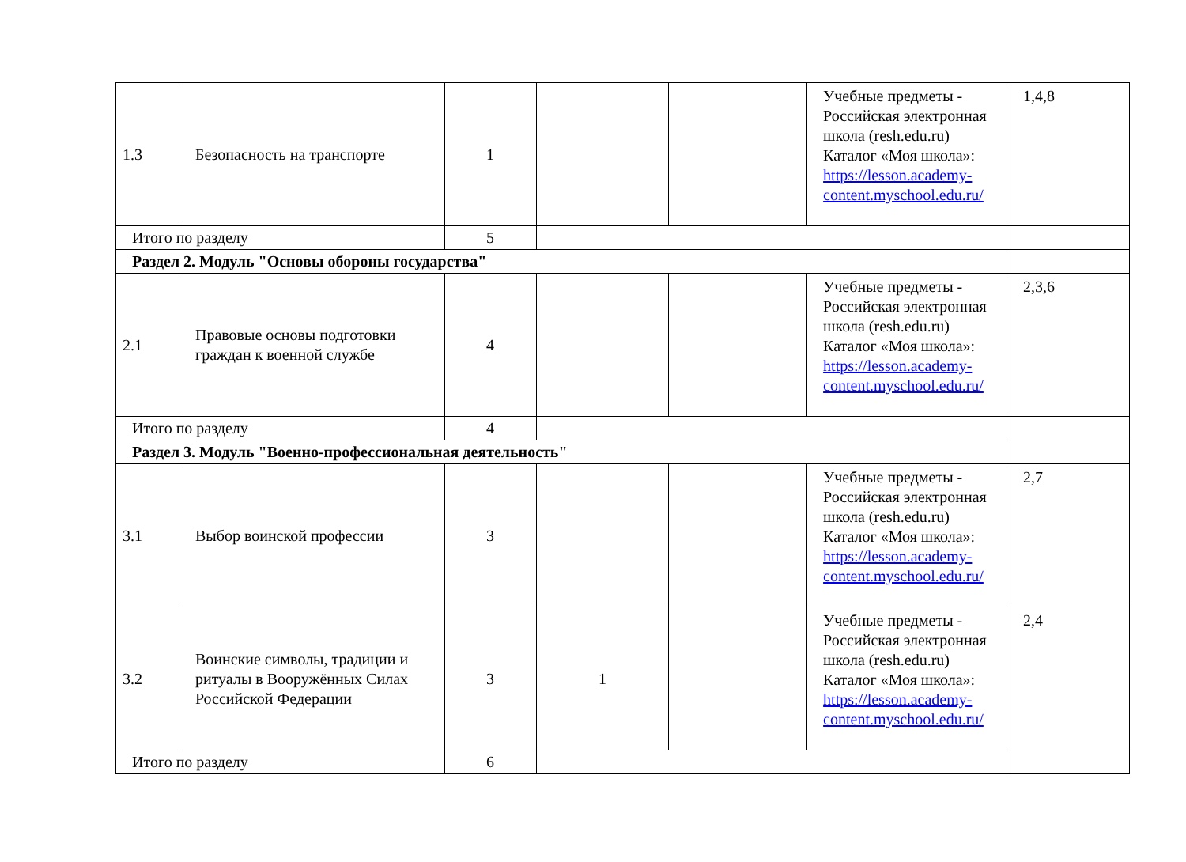| 1.3 | Безопасность на транспорте | 1 | | | Учебные предметы - Российская электронная школа (resh.edu.ru) Каталог «Моя школа»: https://lesson.academy-content.myschool.edu.ru/ | 1,4,8 |
| Итого по разделу | | 5 | | | | |
| Раздел 2. Модуль "Основы обороны государства" | | | | | | |
| 2.1 | Правовые основы подготовки граждан к военной службе | 4 | | | Учебные предметы - Российская электронная школа (resh.edu.ru) Каталог «Моя школа»: https://lesson.academy-content.myschool.edu.ru/ | 2,3,6 |
| Итого по разделу | | 4 | | | | |
| Раздел 3. Модуль "Военно-профессиональная деятельность" | | | | | | |
| 3.1 | Выбор воинской профессии | 3 | | | Учебные предметы - Российская электронная школа (resh.edu.ru) Каталог «Моя школа»: https://lesson.academy-content.myschool.edu.ru/ | 2,7 |
| 3.2 | Воинские символы, традиции и ритуалы в Вооружённых Силах Российской Федерации | 3 | 1 | | Учебные предметы - Российская электронная школа (resh.edu.ru) Каталог «Моя школа»: https://lesson.academy-content.myschool.edu.ru/ | 2,4 |
| Итого по разделу | | 6 | | | | |